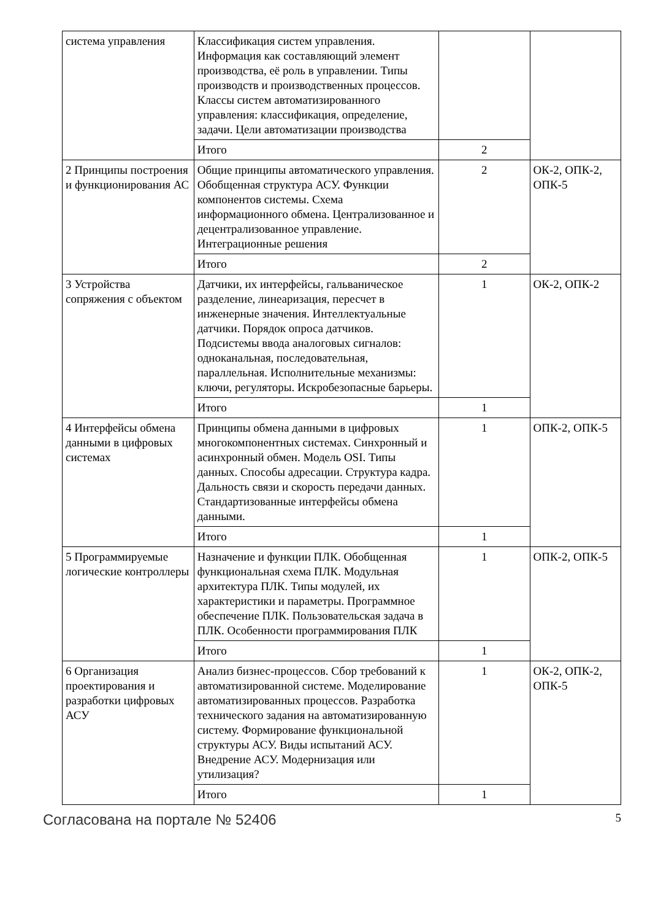| система управления | Классификация систем управления. Информация как составляющий элемент производства, её роль в управлении. Типы производств и производственных процессов. Классы систем автоматизированного управления: классификация, определение, задачи. Цели автоматизации производства | | |
| | Итого | 2 | |
| 2 Принципы построения и функционирования АС | Общие принципы автоматического управления. Обобщенная структура АСУ. Функции компонентов системы. Схема информационного обмена. Централизованное и децентрализованное управление. Интеграционные решения | 2 | ОК-2, ОПК-2, ОПК-5 |
| | Итого | 2 | |
| 3 Устройства сопряжения с объектом | Датчики, их интерфейсы, гальваническое разделение, линеаризация, пересчет в инженерные значения. Интеллектуальные датчики. Порядок опроса датчиков. Подсистемы ввода аналоговых сигналов: одноканальная, последовательная, параллельная. Исполнительные механизмы: ключи, регуляторы. Искробезопасные барьеры. | 1 | ОК-2, ОПК-2 |
| | Итого | 1 | |
| 4 Интерфейсы обмена данными в цифровых системах | Принципы обмена данными в цифровых многокомпонентных системах. Синхронный и асинхронный обмен. Модель OSI. Типы данных. Способы адресации. Структура кадра. Дальность связи и скорость передачи данных. Стандартизованные интерфейсы обмена данными. | 1 | ОПК-2, ОПК-5 |
| | Итого | 1 | |
| 5 Программируемые логические контроллеры | Назначение и функции ПЛК. Обобщенная функциональная схема ПЛК. Модульная архитектура ПЛК. Типы модулей, их характеристики и параметры. Программное обеспечение ПЛК. Пользовательская задача в ПЛК. Особенности программирования ПЛК | 1 | ОПК-2, ОПК-5 |
| | Итого | 1 | |
| 6 Организация проектирования и разработки цифровых АСУ | Анализ бизнес-процессов. Сбор требований к автоматизированной системе. Моделирование автоматизированных процессов. Разработка технического задания на автоматизированную систему. Формирование функциональной структуры АСУ. Виды испытаний АСУ. Внедрение АСУ. Модернизация или утилизация? | 1 | ОК-2, ОПК-2, ОПК-5 |
| | Итого | 1 | |
Согласована на портале № 52406 5